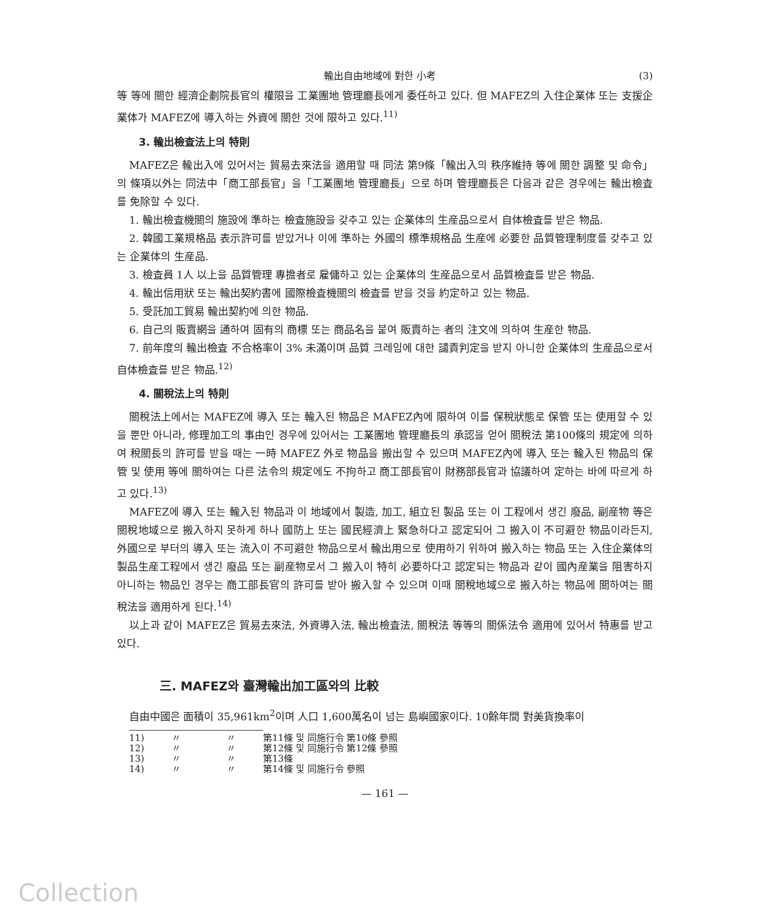輸出自由地域에 對한 小考 (3)
等 等에 關한 經濟企劃院長官의 權限을 工業團地 管理廳長에게 委任하고 있다. 但 MAFEZ의 入住企業体 또는 支援企業体가 MAFEZ에 導入하는 外資에 關한 것에 限하고 있다.<sup>11)</sup>
3. 輸出檢査法上의 特則
MAFEZ은 輸出入에 있어서는 貿易去來法을 適用할 때 同法 第9條「輸出入의 秩序維持 等에 關한 調整 및 命令」의 條項以外는 同法中「商工部長官」을「工業團地 管理廳長」으로 하며 管理廳長은 다음과 같은 경우에는 輸出檢査를 免除할 수 있다.
1. 輸出檢査機關의 施設에 準하는 檢査施設을 갖추고 있는 企業体의 生産品으로서 自体檢査를 받은 物品.
2. 韓國工業規格品 表示許可를 받았거나 이에 準하는 外國의 標準規格品 生産에 必要한 品質管理制度를 갖추고 있는 企業体의 生産品.
3. 檢査員 1人 以上을 品質管理 專擔者로 雇傭하고 있는 企業体의 生産品으로서 品質檢査를 받은 物品.
4. 輸出信用狀 또는 輸出契約書에 國際檢査機關의 檢査를 받을 것을 約定하고 있는 物品.
5. 受託加工貿易 輸出契約에 의한 物品.
6. 自己의 販賣網을 通하여 固有의 商標 또는 商品名을 붙여 販賣하는 者의 注文에 의하여 生産한 物品.
7. 前年度의 輸出檢査 不合格率이 3% 未滿이며 品質 크레임에 대한 譴責判定을 받지 아니한 企業体의 生産品으로서 自体檢査를 받은 物品.<sup>12)</sup>
4. 關稅法上의 特則
關稅法上에서는 MAFEZ에 導入 또는 輸入된 物品은 MAFEZ內에 限하여 이를 保稅狀態로 保管 또는 使用할 수 있을 뿐만 아니라, 修理加工의 事由인 경우에 있어서는 工業團地 管理廳長의 承認을 얻어 關稅法 第100條의 規定에 의하여 稅關長의 許可를 받을 때는 一時 MAFEZ 外로 物品을 搬出할 수 있으며 MAFEZ內에 導入 또는 輸入된 物品의 保管 및 使用 等에 關하여는 다른 法令의 規定에도 不拘하고 商工部長官이 財務部長官과 協議하여 定하는 바에 따르게 하고 있다.<sup>13)</sup>
MAFEZ에 導入 또는 輸入된 物品과 이 地域에서 製造, 加工, 組立된 製品 또는 이 工程에서 생긴 廢品, 副産物 等은 關稅地域으로 搬入하지 못하게 하나 國防上 또는 國民經濟上 緊急하다고 認定되어 그 搬入이 不可避한 物品이라든지, 外國으로 부터의 導入 또는 流入이 不可避한 物品으로서 輸出用으로 使用하기 위하여 搬入하는 物品 또는 入住企業体의 製品生産工程에서 생긴 廢品 또는 副産物로서 그 搬入이 特히 必要하다고 認定되는 物品과 같이 國內産業을 阻害하지 아니하는 物品인 경우는 商工部長官의 許可를 받아 搬入할 수 있으며 이때 關稅地域으로 搬入하는 物品에 關하여는 關稅法을 適用하게 된다.<sup>14)</sup>
以上과 같이 MAFEZ은 貿易去來法, 外資導入法, 輸出檢査法, 關稅法 等等의 關係法令 適用에 있어서 特惠를 받고 있다.
三. MAFEZ와 臺灣輸出加工區와의 比較
自由中國은 面積이 35,961km<sup>2</sup>이며 人口 1,600萬名이 넘는 島嶼國家이다. 10餘年間 對美貨換率이
11) 〃 〃 第11條 및 同施行令 第10條 參照
12) 〃 〃 第12條 및 同施行令 第12條 參照
13) 〃 〃 第13條
14) 〃 〃 第14條 및 同施行令 參照
— 161 —
Collection